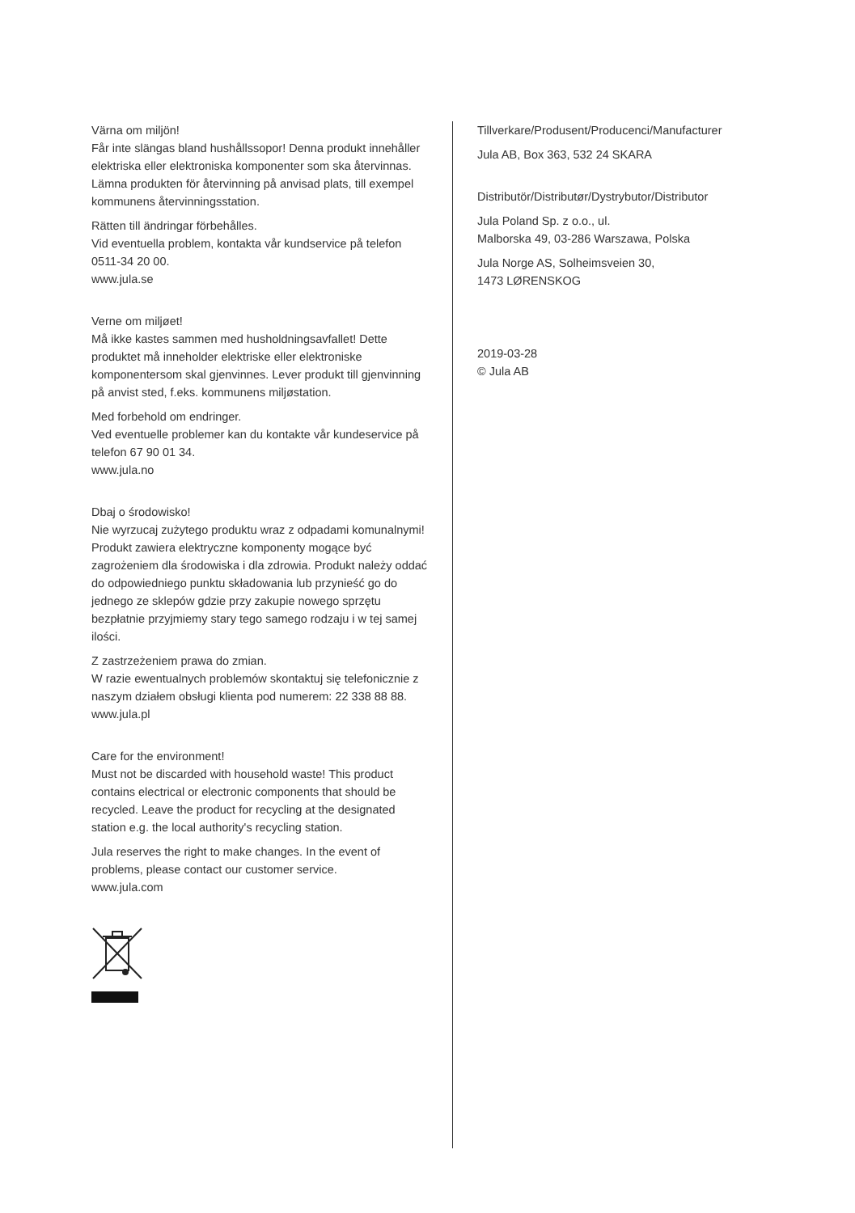Värna om miljön!
Får inte slängas bland hushållssopor! Denna produkt innehåller elektriska eller elektroniska komponenter som ska återvinnas. Lämna produkten för återvinning på anvisad plats, till exempel kommunens återvinningsstation.
Rätten till ändringar förbehålles.
Vid eventuella problem, kontakta vår kundservice på telefon 0511-34 20 00.
www.jula.se
Verne om miljøet!
Må ikke kastes sammen med husholdningsavfallet! Dette produktet må inneholder elektriske eller elektroniske komponentersom skal gjenvinnes. Lever produkt till gjenvinning på anvist sted, f.eks. kommunens miljøstation.
Med forbehold om endringer.
Ved eventuelle problemer kan du kontakte vår kundeservice på telefon 67 90 01 34.
www.jula.no
Dbaj o środowisko!
Nie wyrzucaj zużytego produktu wraz z odpadami komunalnymi! Produkt zawiera elektryczne komponenty mogące być zagrożeniem dla środowiska i dla zdrowia. Produkt należy oddać do odpowiedniego punktu składowania lub przynieść go do jednego ze sklepów gdzie przy zakupie nowego sprzętu bezpłatnie przyjmiemy stary tego samego rodzaju i w tej samej ilości.
Z zastrzeżeniem prawa do zmian.
W razie ewentualnych problemów skontaktuj się telefonicznie z naszym działem obsługi klienta pod numerem: 22 338 88 88.
www.jula.pl
Care for the environment!
Must not be discarded with household waste! This product contains electrical or electronic components that should be recycled. Leave the product for recycling at the designated station e.g. the local authority's recycling station.
Jula reserves the right to make changes. In the event of problems, please contact our customer service.
www.jula.com
Tillverkare/Produsent/Producenci/Manufacturer
Jula AB, Box 363, 532 24 SKARA
Distributör/Distributør/Dystrybutor/Distributor
Jula Poland Sp. z o.o., ul.
Malborska 49, 03-286 Warszawa, Polska
Jula Norge AS, Solheimsveien 30,
1473 LØRENSKOG
2019-03-28
© Jula AB